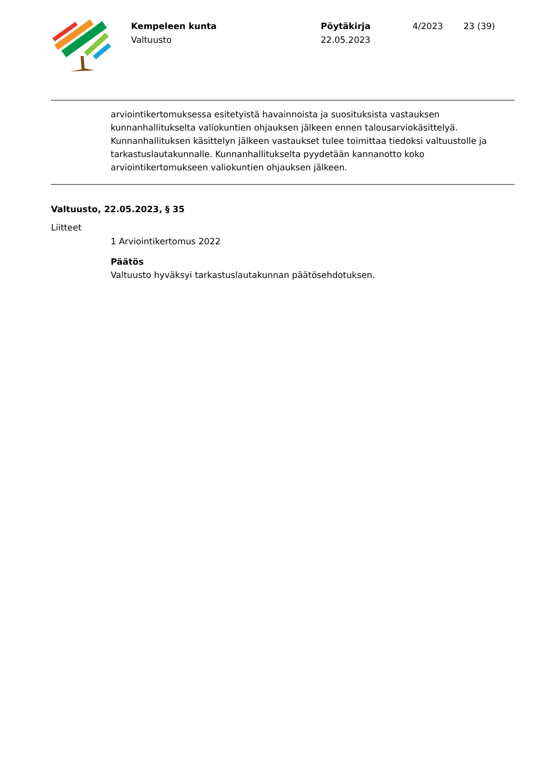Kempeleen kunta
Valtuusto
Pöytäkirja
22.05.2023
4/2023 23 (39)
arviointikertomuksessa esitetyistä havainnoista ja suosituksista vastauksen kunnanhallitukselta valiokuntien ohjauksen jälkeen ennen talousarviokäsittelyä. Kunnanhallituksen käsittelyn jälkeen vastaukset tulee toimittaa tiedoksi valtuustolle ja tarkastuslautakunnalle. Kunnanhallitukselta pyydetään kannanotto koko arviointikertomukseen valiokuntien ohjauksen jälkeen.
Valtuusto, 22.05.2023, § 35
Liitteet
1 Arviointikertomus 2022
Päätös
Valtuusto hyväksyi tarkastuslautakunnan päätösehdotuksen.